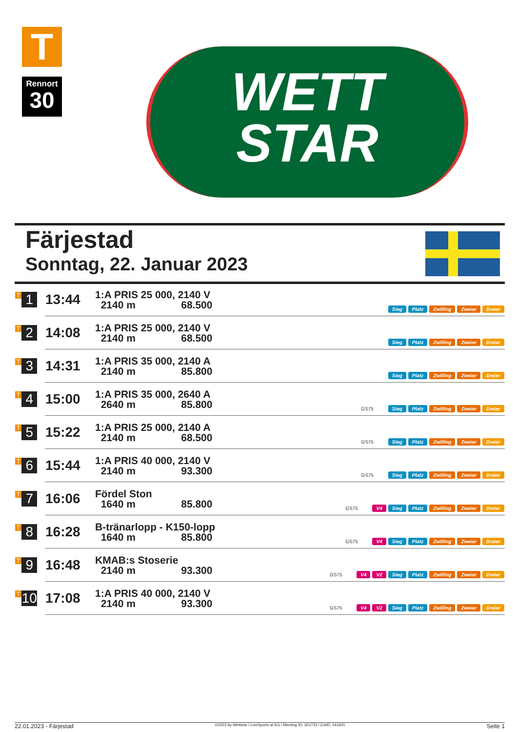T
Rennort
30
WETT
STAR
Färjestad
Sonntag, 22. Januar 2023
| T 1 | 13:44 | 1:A PRIS 25 000, 2140 V 2140 m 68.500 | Sieg Platz Zwilling Zweier Dreier |
| T 2 | 14:08 | 1:A PRIS 25 000, 2140 V 2140 m 68.500 | Sieg Platz Zwilling Zweier Dreier |
| T 3 | 14:31 | 1:A PRIS 35 000, 2140 A 2140 m 85.800 | Sieg Platz Zwilling Zweier Dreier |
| T 4 | 15:00 | 1:A PRIS 35 000, 2640 A 2640 m 85.800 | GS75 Sieg Platz Zwilling Zweier Dreier |
| T 5 | 15:22 | 1:A PRIS 25 000, 2140 A 2140 m 68.500 | GS75 Sieg Platz Zwilling Zweier Dreier |
| T 6 | 15:44 | 1:A PRIS 40 000, 2140 V 2140 m 93.300 | GS75 Sieg Platz Zwilling Zweier Dreier |
| T 7 | 16:06 | Fördel Ston 1640 m 85.800 | GS75 V4 Sieg Platz Zwilling Zweier Dreier |
| T 8 | 16:28 | B-tränarlopp - K150-lopp 1640 m 85.800 | GS75 V4 Sieg Platz Zwilling Zweier Dreier |
| T 9 | 16:48 | KMAB:s Stoserie 2140 m 93.300 | GS75 V4 V2 Sieg Platz Zwilling Zweier Dreier |
| T 10 | 17:08 | 1:A PRIS 40 000, 2140 V 2140 m 93.300 | GS75 V4 V2 Sieg Platz Zwilling Zweier Dreier |
22.01.2023 - Färjestad ©2023 by Wettstar / LiveSports.at KG / Meeting ID: 301733 / ExtID: 241601 Seite 1